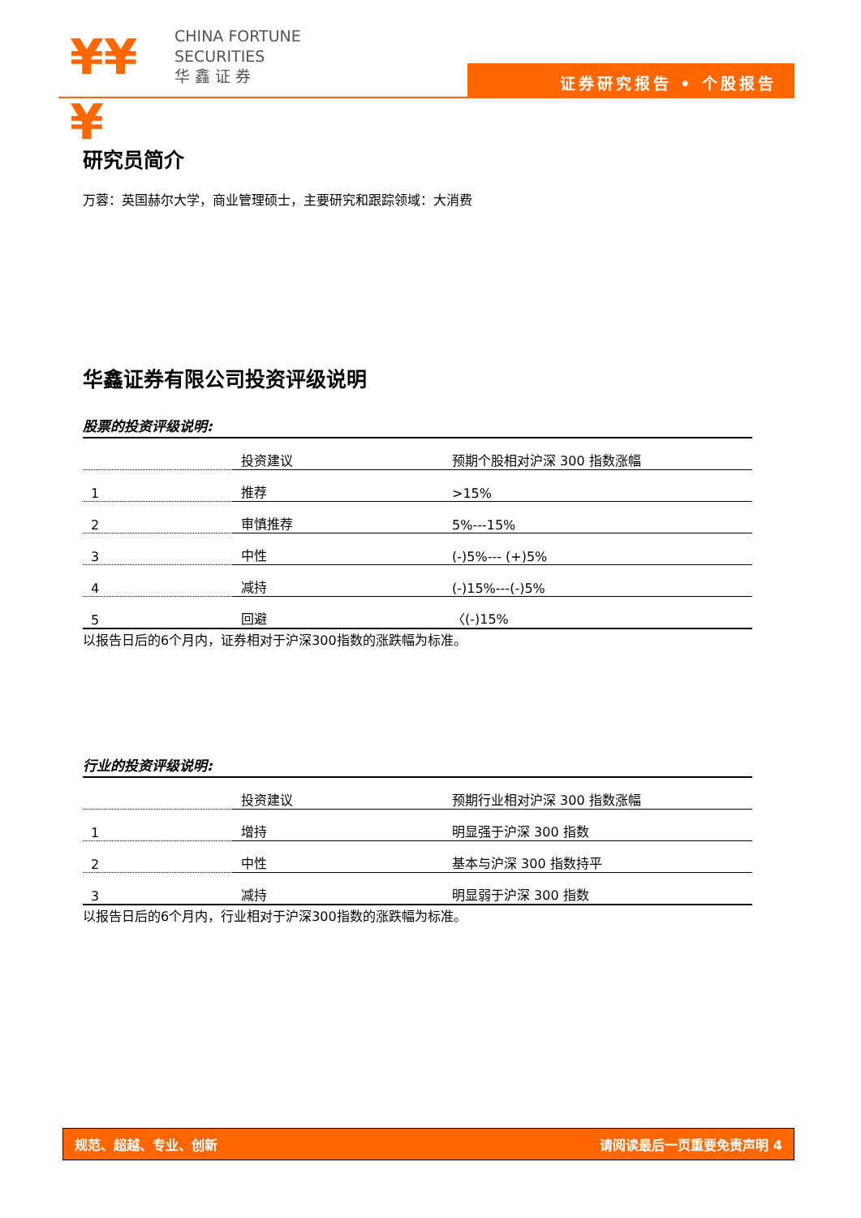¥¥¥
CHINA FORTUNE
SECURITIES
华 鑫 证 券
证券研究报告 • 个股报告
研究员简介
万蓉：英国赫尔大学，商业管理硕士，主要研究和跟踪领域：大消费
华鑫证券有限公司投资评级说明
股票的投资评级说明:
| | 投资建议 | 预期个股相对沪深 300 指数涨幅 |
| --- | --- | --- |
| 1 | 推荐 | >15% |
| 2 | 审慎推荐 | 5%---15% |
| 3 | 中性 | (-)5%--- (+)5% |
| 4 | 减持 | (-)15%---(-)5% |
| 5 | 回避 | 〈(-)15% |
以报告日后的6个月内，证券相对于沪深300指数的涨跌幅为标准。
行业的投资评级说明:
| | 投资建议 | 预期行业相对沪深 300 指数涨幅 |
| --- | --- | --- |
| 1 | 增持 | 明显强于沪深 300 指数 |
| 2 | 中性 | 基本与沪深 300 指数持平 |
| 3 | 减持 | 明显弱于沪深 300 指数 |
以报告日后的6个月内，行业相对于沪深300指数的涨跌幅为标准。
规范、超越、专业、创新 请阅读最后一页重要免责声明 4